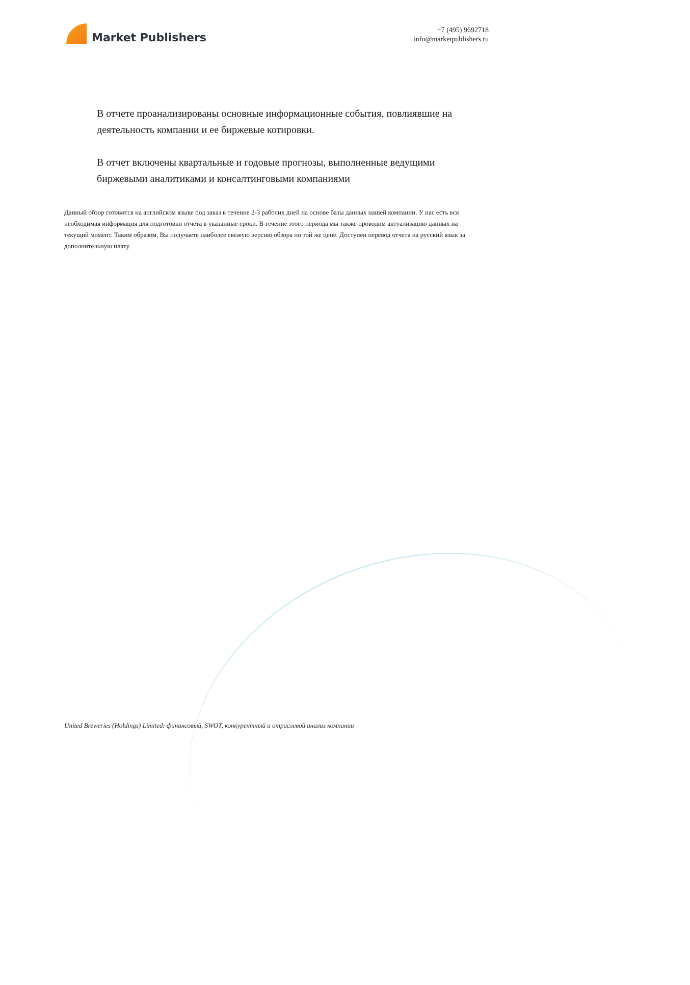Market Publishers
+7 (495) 9692718
info@marketpublishers.ru
В отчете проанализированы основные информационные события, повлиявшие на деятельность компании и ее биржевые котировки.
В отчет включены квартальные и годовые прогнозы, выполненные ведущими биржевыми аналитиками и консалтинговыми компаниями
Данный обзор готовится на английском языке под заказ в течение 2-3 рабочих дней на основе базы данных нашей компании. У нас есть вся необходимая информация для подготовки отчета в указанные сроки. В течение этого периода мы также проводим актуализацию данных на текущий момент. Таким образом, Вы получаете наиболее свежую версию обзора по той же цене. Доступен перевод отчета на русский язык за дополнительную плату.
United Breweries (Holdings) Limited: финансовый, SWOT, конкурентный и отраслевой анализ компании